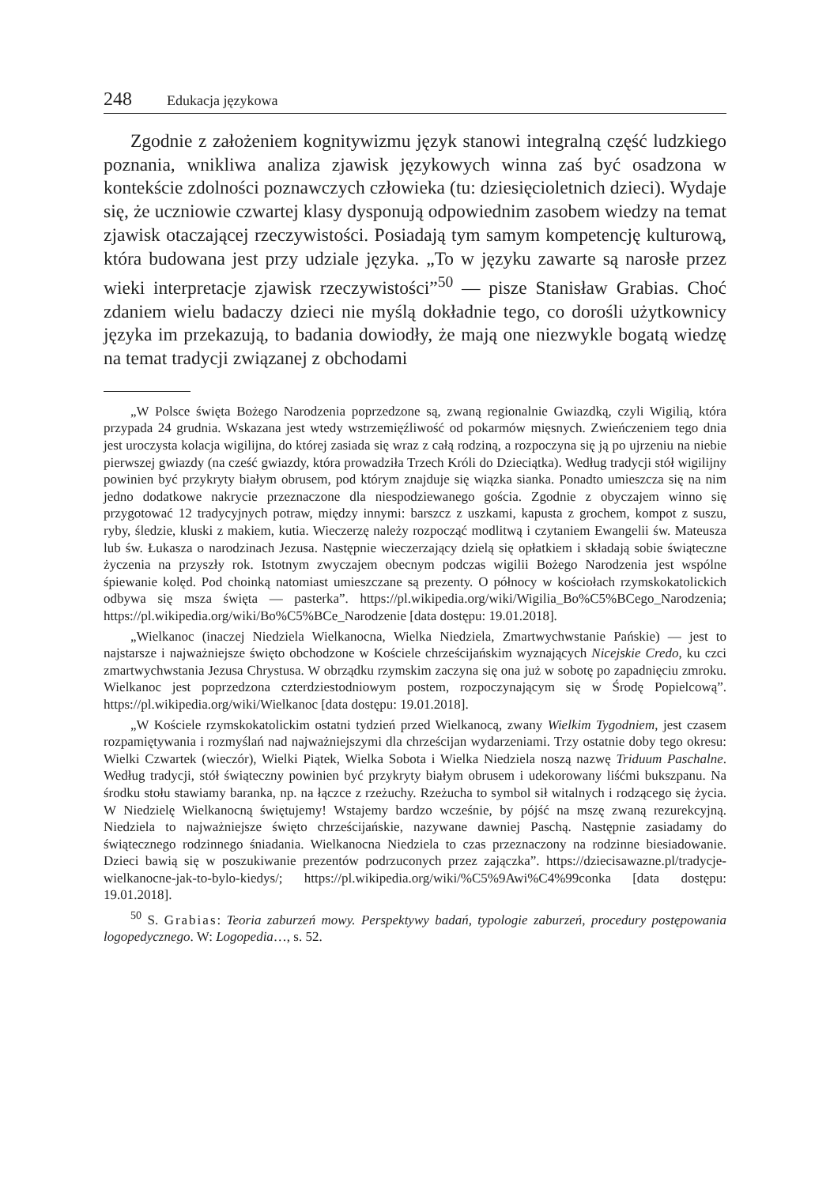248 Edukacja językowa
Zgodnie z założeniem kognitywizmu język stanowi integralną część ludzkiego poznania, wnikliwa analiza zjawisk językowych winna zaś być osadzona w kontekście zdolności poznawczych człowieka (tu: dziesięcioletnich dzieci). Wydaje się, że uczniowie czwartej klasy dysponują odpowiednim zasobem wiedzy na temat zjawisk otaczającej rzeczywistości. Posiadają tym samym kompetencję kulturową, która budowana jest przy udziale języka. „To w języku zawarte są narosłe przez wieki interpretacje zjawisk rzeczywistości”<sup>50</sup> — pisze Stanisław Grabias. Choć zdaniem wielu badaczy dzieci nie myślą dokładnie tego, co dorośli użytkownicy języka im przekazują, to badania dowiodły, że mają one niezwykle bogatą wiedzę na temat tradycji związanej z obchodami
„W Polsce święta Bożego Narodzenia poprzedzone są, zwaną regionalnie Gwiazdką, czyli Wigilią, która przypada 24 grudnia. Wskazana jest wtedy wstrzemięźliwość od pokarmów mięsnych. Zwieńczeniem tego dnia jest uroczysta kolacja wigilijna, do której zasiada się wraz z całą rodziną, a rozpoczyna się ją po ujrzeniu na niebie pierwszej gwiazdy (na cześć gwiazdy, która prowadziła Trzech Króli do Dzieciątka). Według tradycji stół wigilijny powinien być przykryty białym obrusem, pod którym znajduje się wiązka sianka. Ponadto umieszcza się na nim jedno dodatkowe nakrycie przeznaczone dla niespodziewanego gościa. Zgodnie z obyczajem winno się przygotować 12 tradycyjnych potraw, między innymi: barszcz z uszkami, kapusta z grochem, kompot z suszu, ryby, śledzie, kluski z makiem, kutia. Wieczerzę należy rozpocząć modlitwą i czytaniem Ewangelii św. Mateusza lub św. Łukasza o narodzinach Jezusa. Następnie wieczerzający dzielą się opłatkiem i składają sobie świąteczne życzenia na przyszły rok. Istotnym zwyczajem obecnym podczas wigilii Bożego Narodzenia jest wspólne śpiewanie kolęd. Pod choinką natomiast umieszczane są prezenty. O północy w kościołach rzymskokatolickich odbywa się msza święta — pasterka”. https://pl.wikipedia.org/wiki/Wigilia_Bo%C5%BCego_Narodzenia; https://pl.wikipedia.org/wiki/Bo%C5%BCe_Narodzenie [data dostępu: 19.01.2018].
„Wielkanoc (inaczej Niedziela Wielkanocna, Wielka Niedziela, Zmartwychwstanie Pańskie) — jest to najstarsze i najważniejsze święto obchodzone w Kościele chrześcijańskim wyznających Nicejskie Credo, ku czci zmartwychwstania Jezusa Chrystusa. W obrządku rzymskim zaczyna się ona już w sobotę po zapadnięciu zmroku. Wielkanoc jest poprzedzona czterdziestodniowym postem, rozpoczynającym się w Środę Popielcową”. https://pl.wikipedia.org/wiki/Wielkanoc [data dostępu: 19.01.2018].
„W Kościele rzymskokatolickim ostatni tydzień przed Wielkanocą, zwany Wielkim Tygodniem, jest czasem rozpamiętywania i rozmyślań nad najważniejszymi dla chrześcijan wydarzeniami. Trzy ostatnie doby tego okresu: Wielki Czwartek (wieczór), Wielki Piątek, Wielka Sobota i Wielka Niedziela noszą nazwę Triduum Paschalne. Według tradycji, stół świąteczny powinien być przykryty białym obrusem i udekorowany liśćmi bukszpanu. Na środku stołu stawiamy baranka, np. na łączce z rzeżuchy. Rzeżucha to symbol sił witalnych i rodzącego się życia. W Niedzielę Wielkanocną świętujemy! Wstajemy bardzo wcześnie, by pójść na mszę zwaną rezurekcyjną. Niedziela to najważniejsze święto chrześcijańskie, nazywane dawniej Paschą. Następnie zasiadamy do świątecznego rodzinnego śniadania. Wielkanocna Niedziela to czas przeznaczony na rodzinne biesiadowanie. Dzieci bawią się w poszukiwanie prezentów podrzuconych przez zajączka”. https://dziecisawazne.pl/tradycje-wielkanocne-jak-to-bylo-kiedys/; https://pl.wikipedia.org/wiki/%C5%9Awi%C4%99conka [data dostępu: 19.01.2018].
<sup>50</sup> S. Grabias: Teoria zaburzeń mowy. Perspektywy badań, typologie zaburzeń, procedury postępowania logopedycznego. W: Logopedia…, s. 52.